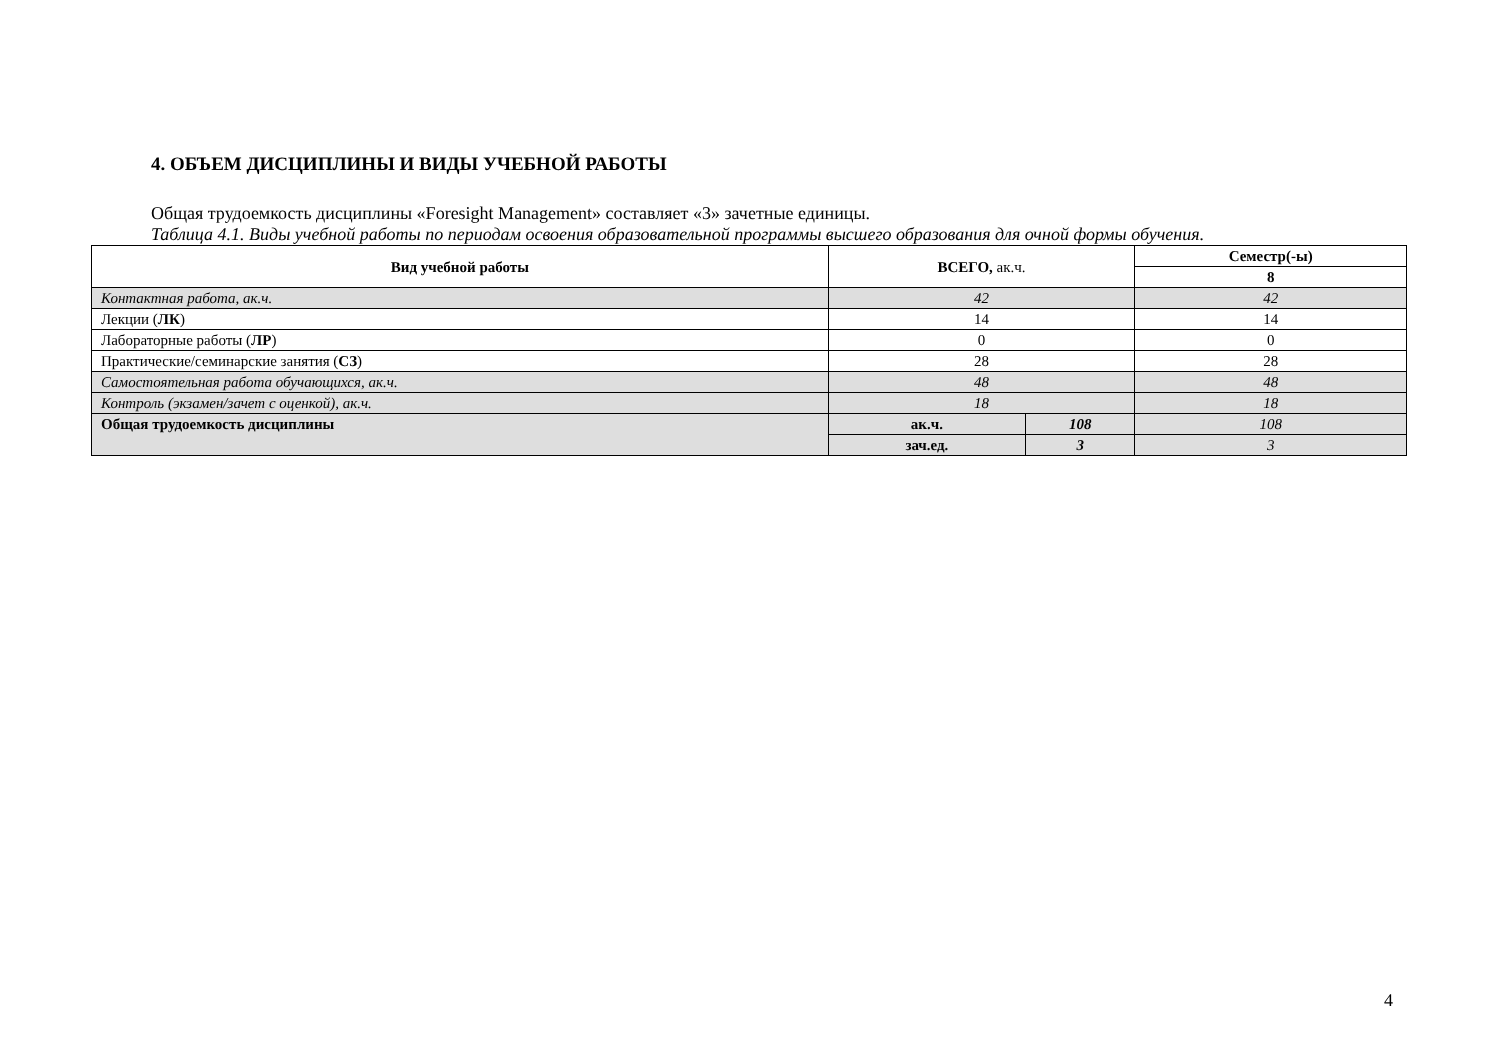4. ОБЪЕМ ДИСЦИПЛИНЫ И ВИДЫ УЧЕБНОЙ РАБОТЫ
Общая трудоемкость дисциплины «Foresight Management» составляет «3» зачетные единицы.
Таблица 4.1. Виды учебной работы по периодам освоения образовательной программы высшего образования для очной формы обучения.
| Вид учебной работы | ВСЕГО, ак.ч. | | Семестр(-ы) |
| --- | --- | --- | --- |
| | | | 8 |
| Контактная работа, ак.ч. | 42 | | 42 |
| Лекции ( ЛК ) | 14 | | 14 |
| Лабораторные работы ( ЛР ) | 0 | | 0 |
| Практические/семинарские занятия ( СЗ ) | 28 | | 28 |
| Самостоятельная работа обучающихся, ак.ч. | 48 | | 48 |
| Контроль (экзамен/зачет с оценкой), ак.ч. | 18 | | 18 |
| Общая трудоемкость дисциплины | ак.ч. | 108 | 108 |
| | зач.ед. | 3 | 3 |
4